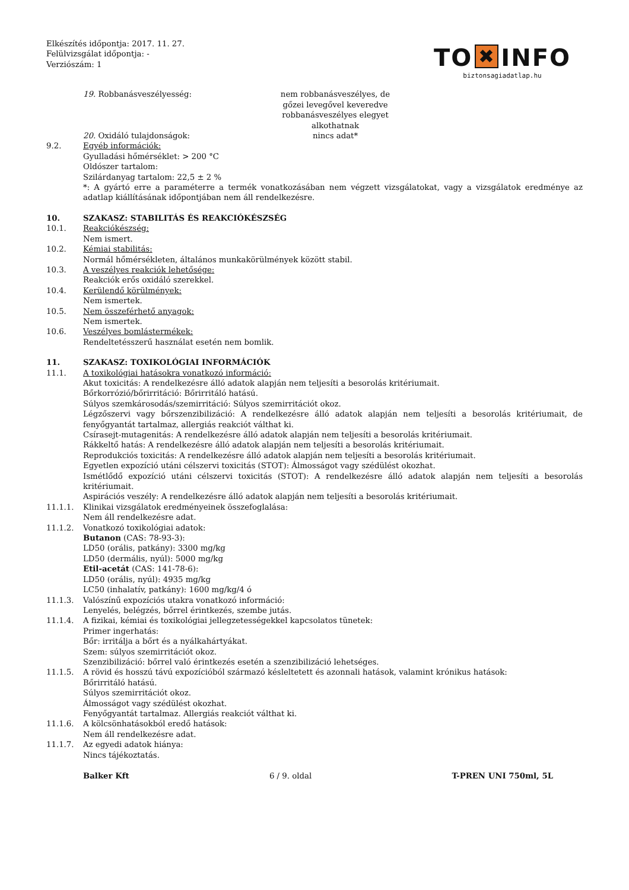Elkészítés időpontja: 2017. 11. 27.
Felülvizsgálat időpontja: -
Verziószám: 1
TO ✖ INFO
biztonsagiadatlap.hu
19. Robbanásveszélyesség: nem robbanásveszélyes, de gőzei levegővel keveredve robbanásveszélyes elegyet alkothatnak
20. Oxidáló tulajdonságok: nincs adat*
9.2. Egyéb információk:
Gyulladási hőmérséklet: > 200 °C
Oldószer tartalom:
Szilárdanyag tartalom: 22,5 ± 2 %
*: A gyártó erre a paraméterre a termék vonatkozásában nem végzett vizsgálatokat, vagy a vizsgálatok eredménye az adatlap kiállításának időpontjában nem áll rendelkezésre.
10. SZAKASZ: STABILITÁS ÉS REAKCIÓKÉSZSÉG
10.1. Reakciókészség:
Nem ismert.
10.2. Kémiai stabilitás:
Normál hőmérsékleten, általános munkakörülmények között stabil.
10.3. A veszélyes reakciók lehetősége:
Reakciók erős oxidáló szerekkel.
10.4. Kerülendő körülmények:
Nem ismertek.
10.5. Nem összeférhető anyagok:
Nem ismertek.
10.6. Veszélyes bomlástermékek:
Rendeltetésszerű használat esetén nem bomlik.
11. SZAKASZ: TOXIKOLÓGIAI INFORMÁCIÓK
11.1. A toxikológiai hatásokra vonatkozó információ:
Akut toxicitás: A rendelkezésre álló adatok alapján nem teljesíti a besorolás kritériumait.
Bőrkorrózió/bőrirritáció: Bőrirritáló hatású.
Súlyos szemkárosodás/szemirritáció: Súlyos szemirritációt okoz.
Légzőszervi vagy bőrszenzibilizáció: A rendelkezésre álló adatok alapján nem teljesíti a besorolás kritériumait, de fenyőgyantát tartalmaz, allergiás reakciót válthat ki.
Csírasejt-mutagenitás: A rendelkezésre álló adatok alapján nem teljesíti a besorolás kritériumait.
Rákkeltő hatás: A rendelkezésre álló adatok alapján nem teljesíti a besorolás kritériumait.
Reprodukciós toxicitás: A rendelkezésre álló adatok alapján nem teljesíti a besorolás kritériumait.
Egyetlen expozíció utáni célszervi toxicitás (STOT): Álmosságot vagy szédülést okozhat.
Ismétlődő expozíció utáni célszervi toxicitás (STOT): A rendelkezésre álló adatok alapján nem teljesíti a besorolás kritériumait.
Aspirációs veszély: A rendelkezésre álló adatok alapján nem teljesíti a besorolás kritériumait.
11.1.1. Klinikai vizsgálatok eredményeinek összefoglalása:
Nem áll rendelkezésre adat.
11.1.2. Vonatkozó toxikológiai adatok:
Butanon (CAS: 78-93-3):
LD50 (orális, patkány): 3300 mg/kg
LD50 (dermális, nyúl): 5000 mg/kg
Etil-acetát (CAS: 141-78-6):
LD50 (orális, nyúl): 4935 mg/kg
LC50 (inhalatív, patkány): 1600 mg/kg/4 ó
11.1.3. Valószínű expozíciós utakra vonatkozó információ:
Lenyelés, belégzés, bőrrel érintkezés, szembe jutás.
11.1.4. A fizikai, kémiai és toxikológiai jellegzetességekkel kapcsolatos tünetek:
Primer ingerhatás:
Bőr: irritálja a bőrt és a nyálkahártyákat.
Szem: súlyos szemirritációt okoz.
Szenzibilizáció: bőrrel való érintkezés esetén a szenzibilizáció lehetséges.
11.1.5. A rövid és hosszú távú expozícióból származó késleltetett és azonnali hatások, valamint krónikus hatások:
Bőrirritáló hatású.
Súlyos szemirritációt okoz.
Álmosságot vagy szédülést okozhat.
Fenyőgyantát tartalmaz. Allergiás reakciót válthat ki.
11.1.6. A kölcsönhatásokból eredő hatások:
Nem áll rendelkezésre adat.
11.1.7. Az egyedi adatok hiánya:
Nincs tájékoztatás.
Balker Kft 6 / 9. oldal T-PREN UNI 750ml, 5L